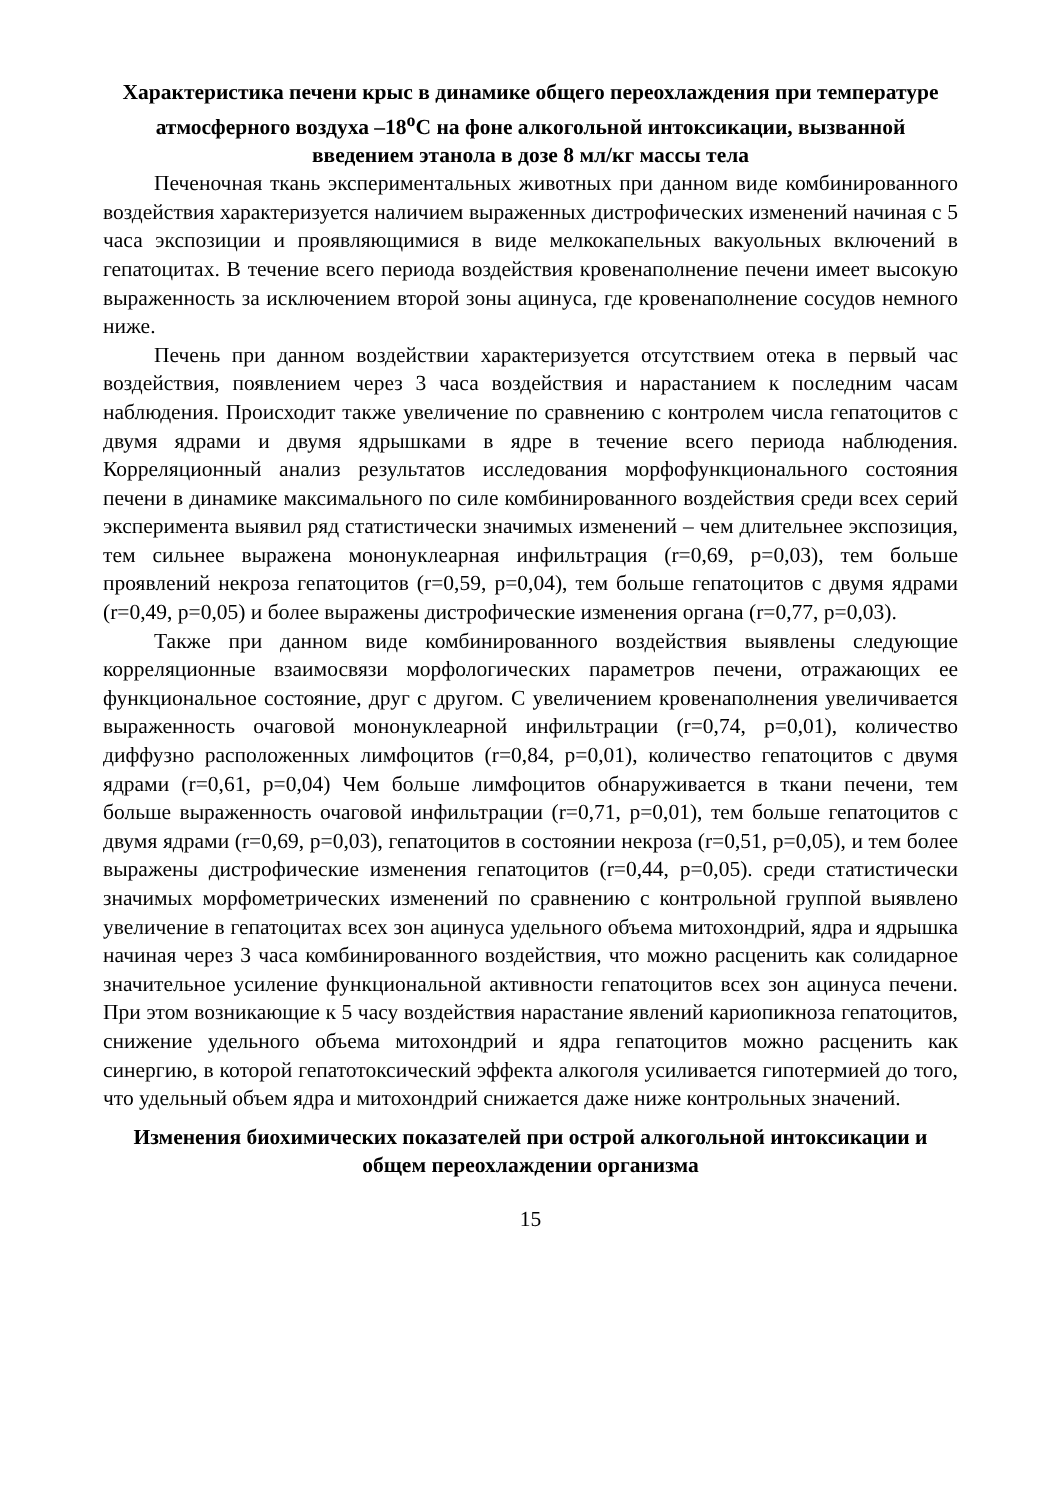Характеристика печени крыс в динамике общего переохлаждения при температуре атмосферного воздуха –18<sup>о</sup>С на фоне алкогольной интоксикации, вызванной введением этанола в дозе 8 мл/кг массы тела
Печеночная ткань экспериментальных животных при данном виде комбинированного воздействия характеризуется наличием выраженных дистрофических изменений начиная с 5 часа экспозиции и проявляющимися в виде мелкокапельных вакуольных включений в гепатоцитах. В течение всего периода воздействия кровенаполнение печени имеет высокую выраженность за исключением второй зоны ацинуса, где кровенаполнение сосудов немного ниже.
Печень при данном воздействии характеризуется отсутствием отека в первый час воздействия, появлением через 3 часа воздействия и нарастанием к последним часам наблюдения. Происходит также увеличение по сравнению с контролем числа гепатоцитов с двумя ядрами и двумя ядрышками в ядре в течение всего периода наблюдения. Корреляционный анализ результатов исследования морфофункционального состояния печени в динамике максимального по силе комбинированного воздействия среди всех серий эксперимента выявил ряд статистически значимых изменений – чем длительнее экспозиция, тем сильнее выражена мононуклеарная инфильтрация (r=0,69, p=0,03), тем больше проявлений некроза гепатоцитов (r=0,59, p=0,04), тем больше гепатоцитов с двумя ядрами (r=0,49, p=0,05) и более выражены дистрофические изменения органа (r=0,77, p=0,03).
Также при данном виде комбинированного воздействия выявлены следующие корреляционные взаимосвязи морфологических параметров печени, отражающих ее функциональное состояние, друг с другом. С увеличением кровенаполнения увеличивается выраженность очаговой мононуклеарной инфильтрации (r=0,74, p=0,01), количество диффузно расположенных лимфоцитов (r=0,84, p=0,01), количество гепатоцитов с двумя ядрами (r=0,61, p=0,04) Чем больше лимфоцитов обнаруживается в ткани печени, тем больше выраженность очаговой инфильтрации (r=0,71, p=0,01), тем больше гепатоцитов с двумя ядрами (r=0,69, p=0,03), гепатоцитов в состоянии некроза (r=0,51, p=0,05), и тем более выражены дистрофические изменения гепатоцитов (r=0,44, p=0,05). среди статистически значимых морфометрических изменений по сравнению с контрольной группой выявлено увеличение в гепатоцитах всех зон ацинуса удельного объема митохондрий, ядра и ядрышка начиная через 3 часа комбинированного воздействия, что можно расценить как солидарное значительное усиление функциональной активности гепатоцитов всех зон ацинуса печени. При этом возникающие к 5 часу воздействия нарастание явлений кариопикноза гепатоцитов, снижение удельного объема митохондрий и ядра гепатоцитов можно расценить как синергию, в которой гепатотоксический эффекта алкоголя усиливается гипотермией до того, что удельный объем ядра и митохондрий снижается даже ниже контрольных значений.
Изменения биохимических показателей при острой алкогольной интоксикации и общем переохлаждении организма
15